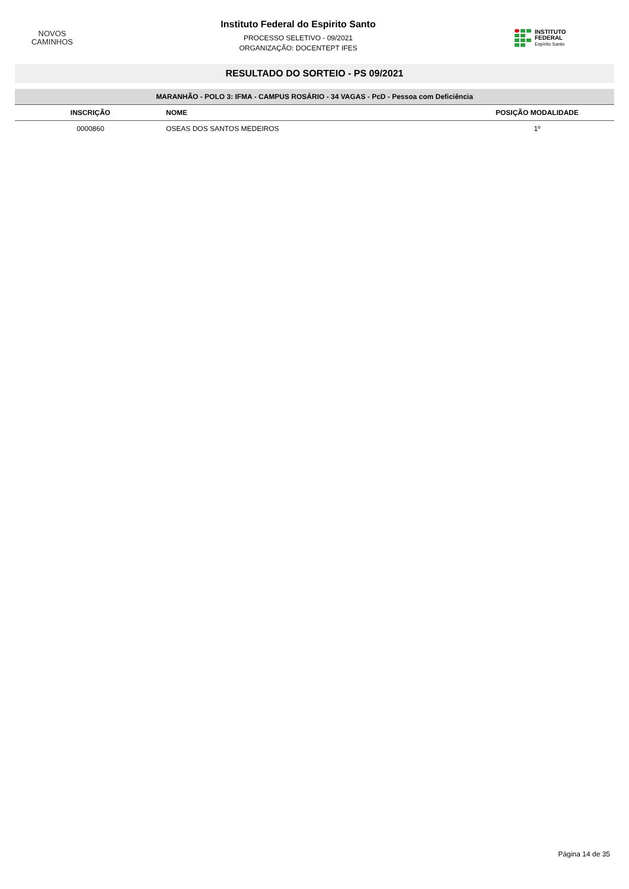NOVOS
CAMINHOS
Instituto Federal do Espirito Santo
PROCESSO SELETIVO - 09/2021
ORGANIZAÇÃO: DOCENTEPT IFES
INSTITUTO FEDERAL
Espírito Santo
RESULTADO DO SORTEIO - PS 09/2021
| MARANHÃO - POLO 3: IFMA - CAMPUS ROSÁRIO - 34 VAGAS - PcD - Pessoa com Deficiência | | |
| INSCRIÇÃO | NOME | POSIÇÃO MODALIDADE |
| 0000860 | OSEAS DOS SANTOS MEDEIROS | 1º |
Página 14 de 35